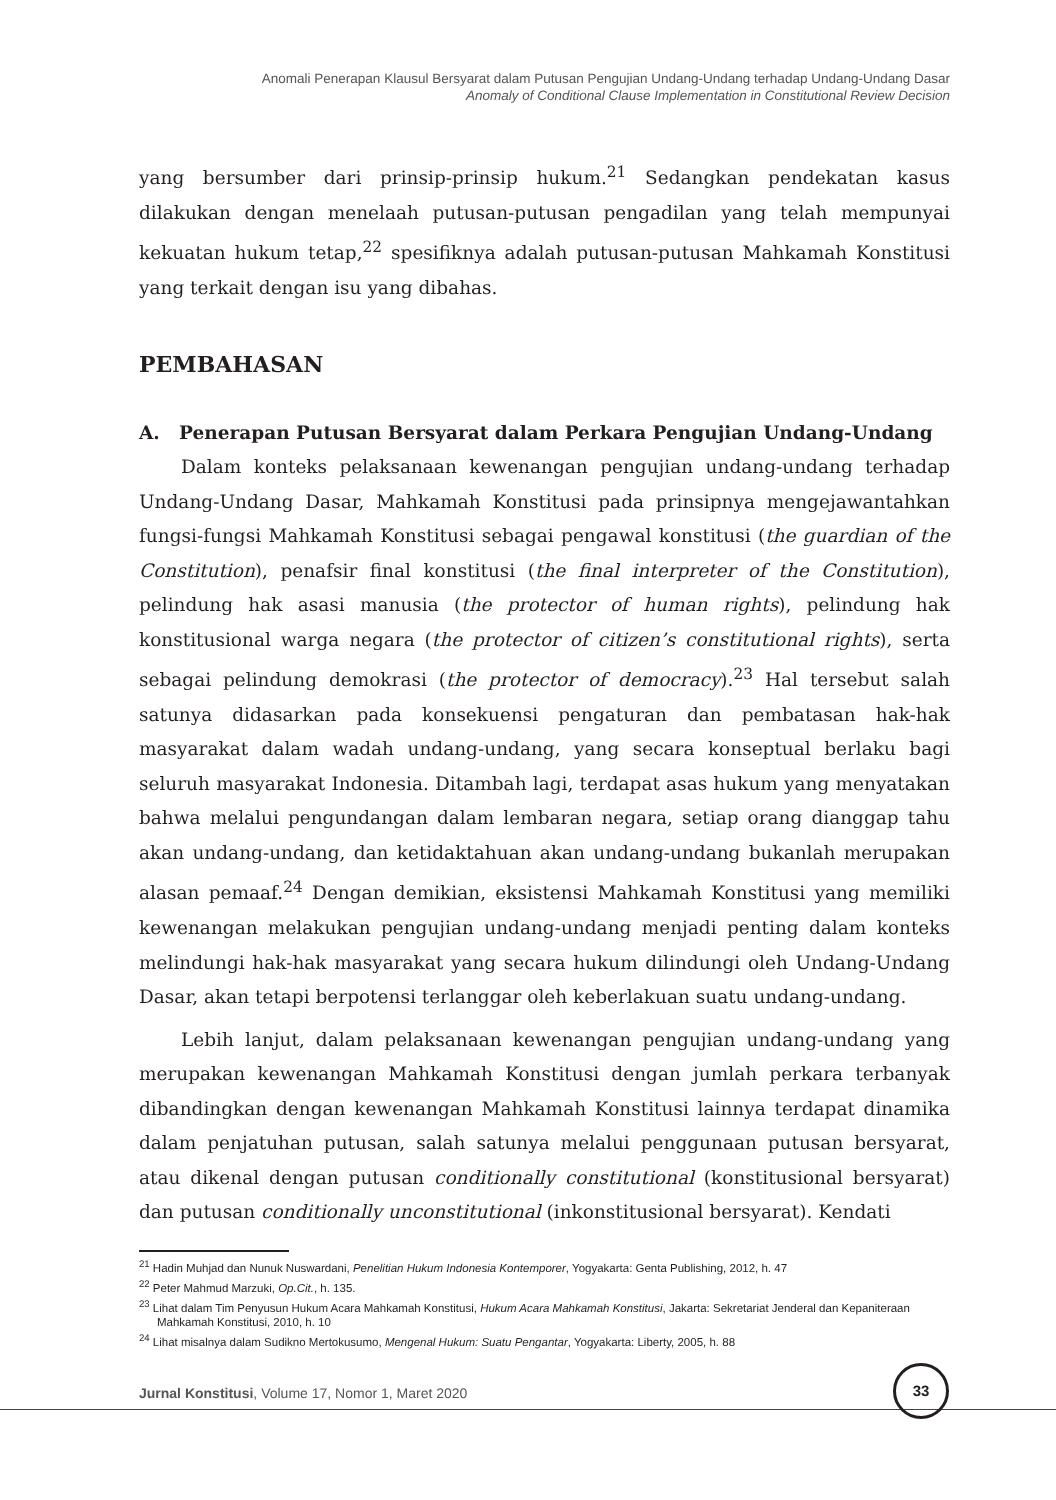Anomali Penerapan Klausul Bersyarat dalam Putusan Pengujian Undang-Undang terhadap Undang-Undang Dasar
Anomaly of Conditional Clause Implementation in Constitutional Review Decision
yang bersumber dari prinsip-prinsip hukum.<sup>21</sup> Sedangkan pendekatan kasus dilakukan dengan menelaah putusan-putusan pengadilan yang telah mempunyai kekuatan hukum tetap,<sup>22</sup> spesifiknya adalah putusan-putusan Mahkamah Konstitusi yang terkait dengan isu yang dibahas.
PEMBAHASAN
A. Penerapan Putusan Bersyarat dalam Perkara Pengujian Undang-Undang
Dalam konteks pelaksanaan kewenangan pengujian undang-undang terhadap Undang-Undang Dasar, Mahkamah Konstitusi pada prinsipnya mengejawantahkan fungsi-fungsi Mahkamah Konstitusi sebagai pengawal konstitusi (the guardian of the Constitution), penafsir final konstitusi (the final interpreter of the Constitution), pelindung hak asasi manusia (the protector of human rights), pelindung hak konstitusional warga negara (the protector of citizen’s constitutional rights), serta sebagai pelindung demokrasi (the protector of democracy).<sup>23</sup> Hal tersebut salah satunya didasarkan pada konsekuensi pengaturan dan pembatasan hak-hak masyarakat dalam wadah undang-undang, yang secara konseptual berlaku bagi seluruh masyarakat Indonesia. Ditambah lagi, terdapat asas hukum yang menyatakan bahwa melalui pengundangan dalam lembaran negara, setiap orang dianggap tahu akan undang-undang, dan ketidaktahuan akan undang-undang bukanlah merupakan alasan pemaaf.<sup>24</sup> Dengan demikian, eksistensi Mahkamah Konstitusi yang memiliki kewenangan melakukan pengujian undang-undang menjadi penting dalam konteks melindungi hak-hak masyarakat yang secara hukum dilindungi oleh Undang-Undang Dasar, akan tetapi berpotensi terlanggar oleh keberlakuan suatu undang-undang.
Lebih lanjut, dalam pelaksanaan kewenangan pengujian undang-undang yang merupakan kewenangan Mahkamah Konstitusi dengan jumlah perkara terbanyak dibandingkan dengan kewenangan Mahkamah Konstitusi lainnya terdapat dinamika dalam penjatuhan putusan, salah satunya melalui penggunaan putusan bersyarat, atau dikenal dengan putusan conditionally constitutional (konstitusional bersyarat) dan putusan conditionally unconstitutional (inkonstitusional bersyarat). Kendati
<sup>21</sup> Hadin Muhjad dan Nunuk Nuswardani, Penelitian Hukum Indonesia Kontemporer, Yogyakarta: Genta Publishing, 2012, h. 47
<sup>22</sup> Peter Mahmud Marzuki, Op.Cit., h. 135.
<sup>23</sup> Lihat dalam Tim Penyusun Hukum Acara Mahkamah Konstitusi, Hukum Acara Mahkamah Konstitusi, Jakarta: Sekretariat Jenderal dan Kepaniteraan Mahkamah Konstitusi, 2010, h. 10
<sup>24</sup> Lihat misalnya dalam Sudikno Mertokusumo, Mengenal Hukum: Suatu Pengantar, Yogyakarta: Liberty, 2005, h. 88
Jurnal Konstitusi, Volume 17, Nomor 1, Maret 2020
33